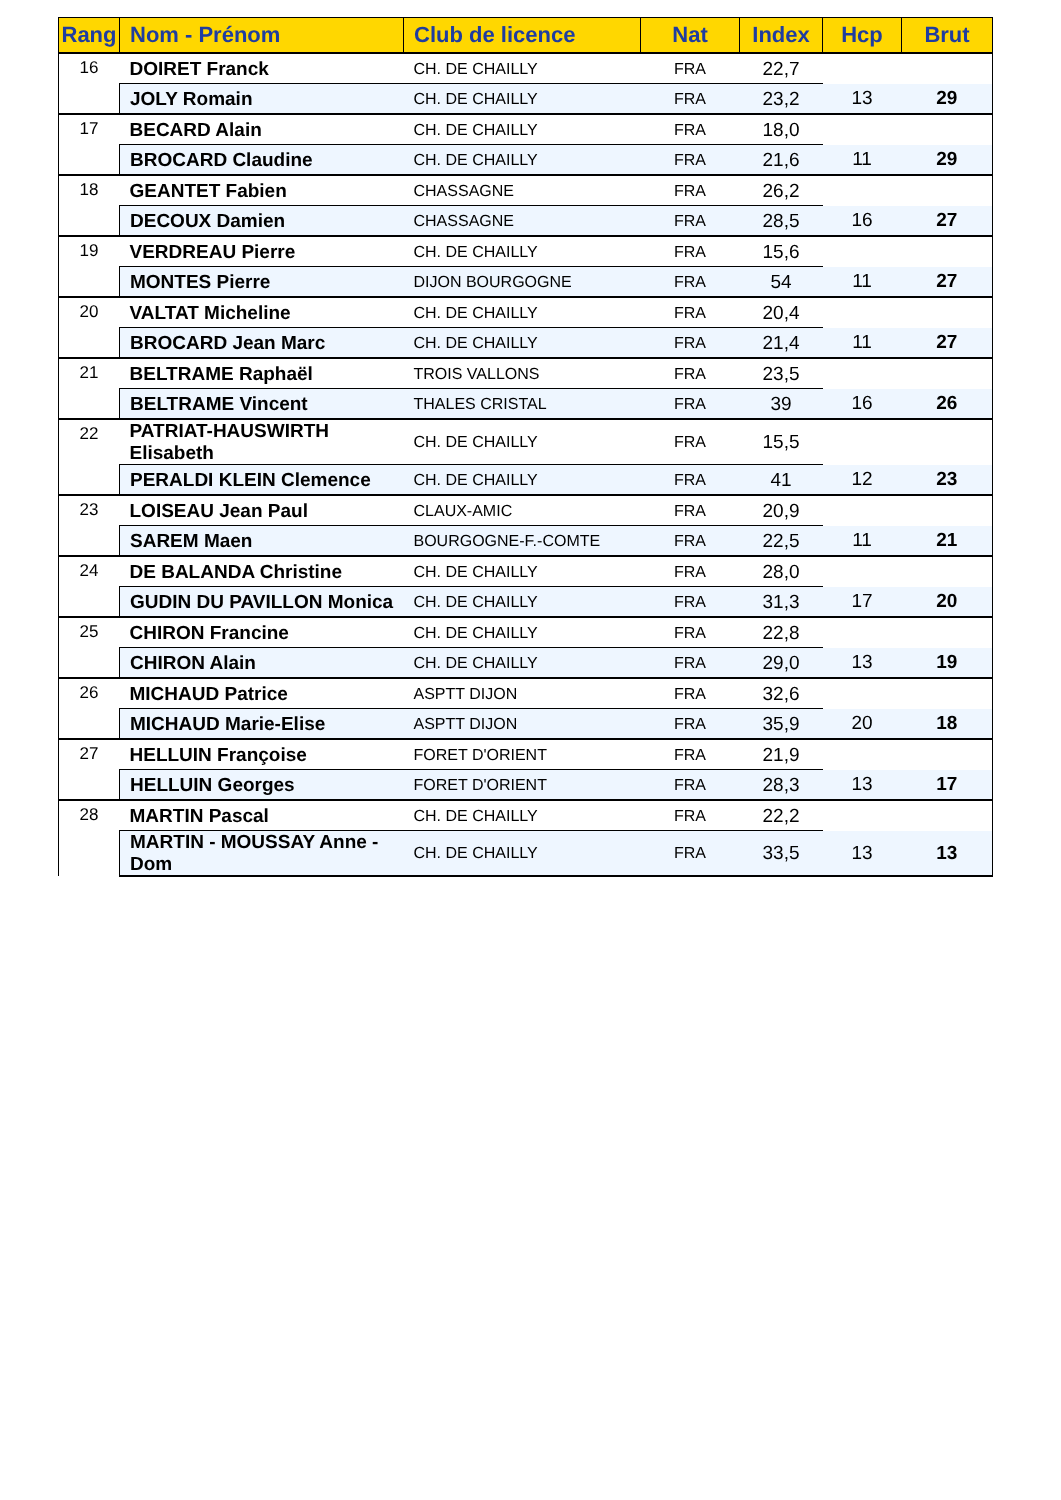| Rang | Nom - Prénom | Club de licence | Nat | Index | Hcp | Brut |
| --- | --- | --- | --- | --- | --- | --- |
| 16 | DOIRET Franck | CH. DE CHAILLY | FRA | 22,7 | | |
| | JOLY Romain | CH. DE CHAILLY | FRA | 23,2 | 13 | 29 |
| 17 | BECARD Alain | CH. DE CHAILLY | FRA | 18,0 | | |
| | BROCARD Claudine | CH. DE CHAILLY | FRA | 21,6 | 11 | 29 |
| 18 | GEANTET Fabien | CHASSAGNE | FRA | 26,2 | | |
| | DECOUX Damien | CHASSAGNE | FRA | 28,5 | 16 | 27 |
| 19 | VERDREAU Pierre | CH. DE CHAILLY | FRA | 15,6 | | |
| | MONTES Pierre | DIJON BOURGOGNE | FRA | 54 | 11 | 27 |
| 20 | VALTAT Micheline | CH. DE CHAILLY | FRA | 20,4 | | |
| | BROCARD Jean Marc | CH. DE CHAILLY | FRA | 21,4 | 11 | 27 |
| 21 | BELTRAME Raphaël | TROIS VALLONS | FRA | 23,5 | | |
| | BELTRAME Vincent | THALES CRISTAL | FRA | 39 | 16 | 26 |
| 22 | PATRIAT-HAUSWIRTH Elisabeth | CH. DE CHAILLY | FRA | 15,5 | | |
| | PERALDI KLEIN Clemence | CH. DE CHAILLY | FRA | 41 | 12 | 23 |
| 23 | LOISEAU Jean Paul | CLAUX-AMIC | FRA | 20,9 | | |
| | SAREM Maen | BOURGOGNE-F.-COMTE | FRA | 22,5 | 11 | 21 |
| 24 | DE BALANDA Christine | CH. DE CHAILLY | FRA | 28,0 | | |
| | GUDIN DU PAVILLON Monica | CH. DE CHAILLY | FRA | 31,3 | 17 | 20 |
| 25 | CHIRON Francine | CH. DE CHAILLY | FRA | 22,8 | | |
| | CHIRON Alain | CH. DE CHAILLY | FRA | 29,0 | 13 | 19 |
| 26 | MICHAUD Patrice | ASPTT DIJON | FRA | 32,6 | | |
| | MICHAUD Marie-Elise | ASPTT DIJON | FRA | 35,9 | 20 | 18 |
| 27 | HELLUIN Françoise | FORET D'ORIENT | FRA | 21,9 | | |
| | HELLUIN Georges | FORET D'ORIENT | FRA | 28,3 | 13 | 17 |
| 28 | MARTIN Pascal | CH. DE CHAILLY | FRA | 22,2 | | |
| | MARTIN - MOUSSAY Anne - Dom | CH. DE CHAILLY | FRA | 33,5 | 13 | 13 |